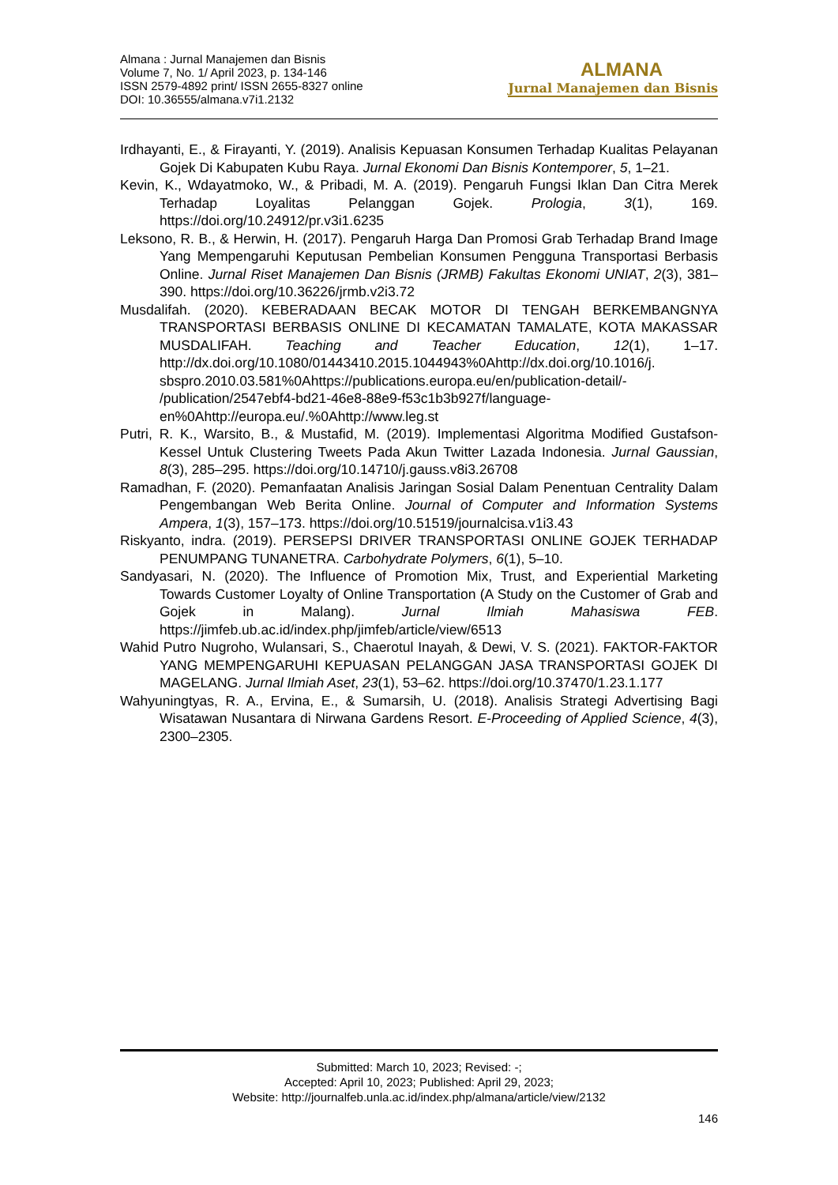Almana : Jurnal Manajemen dan Bisnis
Volume 7, No. 1/ April 2023, p. 134-146
ISSN 2579-4892 print/ ISSN 2655-8327 online
DOI: 10.36555/almana.v7i1.2132
ALMANA
Jurnal Manajemen dan Bisnis
Irdhayanti, E., & Firayanti, Y. (2019). Analisis Kepuasan Konsumen Terhadap Kualitas Pelayanan Gojek Di Kabupaten Kubu Raya. Jurnal Ekonomi Dan Bisnis Kontemporer, 5, 1–21.
Kevin, K., Wdayatmoko, W., & Pribadi, M. A. (2019). Pengaruh Fungsi Iklan Dan Citra Merek Terhadap Loyalitas Pelanggan Gojek. Prologia, 3(1), 169. https://doi.org/10.24912/pr.v3i1.6235
Leksono, R. B., & Herwin, H. (2017). Pengaruh Harga Dan Promosi Grab Terhadap Brand Image Yang Mempengaruhi Keputusan Pembelian Konsumen Pengguna Transportasi Berbasis Online. Jurnal Riset Manajemen Dan Bisnis (JRMB) Fakultas Ekonomi UNIAT, 2(3), 381–390. https://doi.org/10.36226/jrmb.v2i3.72
Musdalifah. (2020). KEBERADAAN BECAK MOTOR DI TENGAH BERKEMBANGNYA TRANSPORTASI BERBASIS ONLINE DI KECAMATAN TAMALATE, KOTA MAKASSAR MUSDALIFAH. Teaching and Teacher Education, 12(1), 1–17. http://dx.doi.org/10.1080/01443410.2015.1044943%0Ahttp://dx.doi.org/10.1016/j. sbspro.2010.03.581%0Ahttps://publications.europa.eu/en/publication-detail/- /publication/2547ebf4-bd21-46e8-88e9-f53c1b3b927f/language-en%0Ahttp://europa.eu/.%0Ahttp://www.leg.st
Putri, R. K., Warsito, B., & Mustafid, M. (2019). Implementasi Algoritma Modified Gustafson-Kessel Untuk Clustering Tweets Pada Akun Twitter Lazada Indonesia. Jurnal Gaussian, 8(3), 285–295. https://doi.org/10.14710/j.gauss.v8i3.26708
Ramadhan, F. (2020). Pemanfaatan Analisis Jaringan Sosial Dalam Penentuan Centrality Dalam Pengembangan Web Berita Online. Journal of Computer and Information Systems Ampera, 1(3), 157–173. https://doi.org/10.51519/journalcisa.v1i3.43
Riskyanto, indra. (2019). PERSEPSI DRIVER TRANSPORTASI ONLINE GOJEK TERHADAP PENUMPANG TUNANETRA. Carbohydrate Polymers, 6(1), 5–10.
Sandyasari, N. (2020). The Influence of Promotion Mix, Trust, and Experiential Marketing Towards Customer Loyalty of Online Transportation (A Study on the Customer of Grab and Gojek in Malang). Jurnal Ilmiah Mahasiswa FEB. https://jimfeb.ub.ac.id/index.php/jimfeb/article/view/6513
Wahid Putro Nugroho, Wulansari, S., Chaerotul Inayah, & Dewi, V. S. (2021). FAKTOR-FAKTOR YANG MEMPENGARUHI KEPUASAN PELANGGAN JASA TRANSPORTASI GOJEK DI MAGELANG. Jurnal Ilmiah Aset, 23(1), 53–62. https://doi.org/10.37470/1.23.1.177
Wahyuningtyas, R. A., Ervina, E., & Sumarsih, U. (2018). Analisis Strategi Advertising Bagi Wisatawan Nusantara di Nirwana Gardens Resort. E-Proceeding of Applied Science, 4(3), 2300–2305.
Submitted: March 10, 2023; Revised: -;
Accepted: April 10, 2023; Published: April 29, 2023;
Website: http://journalfeb.unla.ac.id/index.php/almana/article/view/2132
146